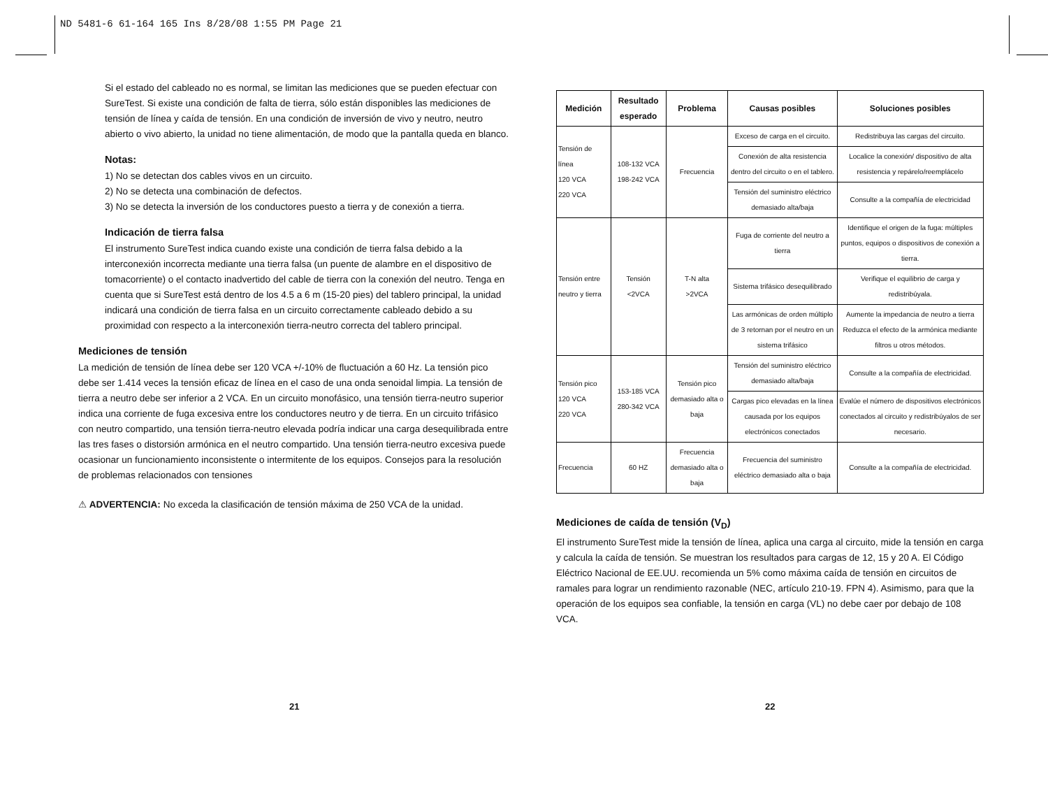ND 5481-6 61-164 165 Ins 8/28/08 1:55 PM Page 21
Si el estado del cableado no es normal, se limitan las mediciones que se pueden efectuar con SureTest. Si existe una condición de falta de tierra, sólo están disponibles las mediciones de tensión de línea y caída de tensión. En una condición de inversión de vivo y neutro, neutro abierto o vivo abierto, la unidad no tiene alimentación, de modo que la pantalla queda en blanco.
Notas:
1) No se detectan dos cables vivos en un circuito.
2) No se detecta una combinación de defectos.
3) No se detecta la inversión de los conductores puesto a tierra y de conexión a tierra.
Indicación de tierra falsa
El instrumento SureTest indica cuando existe una condición de tierra falsa debido a la interconexión incorrecta mediante una tierra falsa (un puente de alambre en el dispositivo de tomacorriente) o el contacto inadvertido del cable de tierra con la conexión del neutro. Tenga en cuenta que si SureTest está dentro de los 4.5 a 6 m (15-20 pies) del tablero principal, la unidad indicará una condición de tierra falsa en un circuito correctamente cableado debido a su proximidad con respecto a la interconexión tierra-neutro correcta del tablero principal.
Mediciones de tensión
La medición de tensión de línea debe ser 120 VCA +/-10% de fluctuación a 60 Hz. La tensión pico debe ser 1.414 veces la tensión eficaz de línea en el caso de una onda senoidal limpia. La tensión de tierra a neutro debe ser inferior a 2 VCA. En un circuito monofásico, una tensión tierra-neutro superior indica una corriente de fuga excesiva entre los conductores neutro y de tierra. En un circuito trifásico con neutro compartido, una tensión tierra-neutro elevada podría indicar una carga desequilibrada entre las tres fases o distorsión armónica en el neutro compartido. Una tensión tierra-neutro excesiva puede ocasionar un funcionamiento inconsistente o intermitente de los equipos. Consejos para la resolución de problemas relacionados con tensiones
⚠ ADVERTENCIA: No exceda la clasificación de tensión máxima de 250 VCA de la unidad.
| Medición | Resultado esperado | Problema | Causas posibles | Soluciones posibles |
| --- | --- | --- | --- | --- |
| Tensión de línea 120 VCA 220 VCA | 108-132 VCA 198-242 VCA | Frecuencia | Exceso de carga en el circuito. | Redistribuya las cargas del circuito. |
| | | | Conexión de alta resistencia dentro del circuito o en el tablero. | Localice la conexión/ dispositivo de alta resistencia y repárelo/reemplácelo |
| | | | Tensión del suministro eléctrico demasiado alta/baja | Consulte a la compañía de electricidad |
| Tensión entre neutro y tierra | Tensión <2VCA | T-N alta >2VCA | Fuga de corriente del neutro a tierra | Identifique el origen de la fuga: múltiples puntos, equipos o dispositivos de conexión a tierra. |
| | | | Sistema trifásico desequilibrado | Verifique el equilibrio de carga y redistribúyala. |
| | | | Las armónicas de orden múltiplo de 3 retornan por el neutro en un sistema trifásico | Aumente la impedancia de neutro a tierra Reduzca el efecto de la armónica mediante filtros u otros métodos. |
| Tensión pico 120 VCA 220 VCA | 153-185 VCA 280-342 VCA | Tensión pico demasiado alta o baja | Tensión del suministro eléctrico demasiado alta/baja | Consulte a la compañía de electricidad. |
| | | | Cargas pico elevadas en la línea causada por los equipos electrónicos conectados | Evalúe el número de dispositivos electrónicos conectados al circuito y redistribúyalos de ser necesario. |
| Frecuencia | 60 HZ | Frecuencia demasiado alta o baja | Frecuencia del suministro eléctrico demasiado alta o baja | Consulte a la compañía de electricidad. |
Mediciones de caída de tensión (V<sub>D</sub>)
El instrumento SureTest mide la tensión de línea, aplica una carga al circuito, mide la tensión en carga y calcula la caída de tensión. Se muestran los resultados para cargas de 12, 15 y 20 A. El Código Eléctrico Nacional de EE.UU. recomienda un 5% como máxima caída de tensión en circuitos de ramales para lograr un rendimiento razonable (NEC, artículo 210-19. FPN 4). Asimismo, para que la operación de los equipos sea confiable, la tensión en carga (VL) no debe caer por debajo de 108 VCA.
21 22